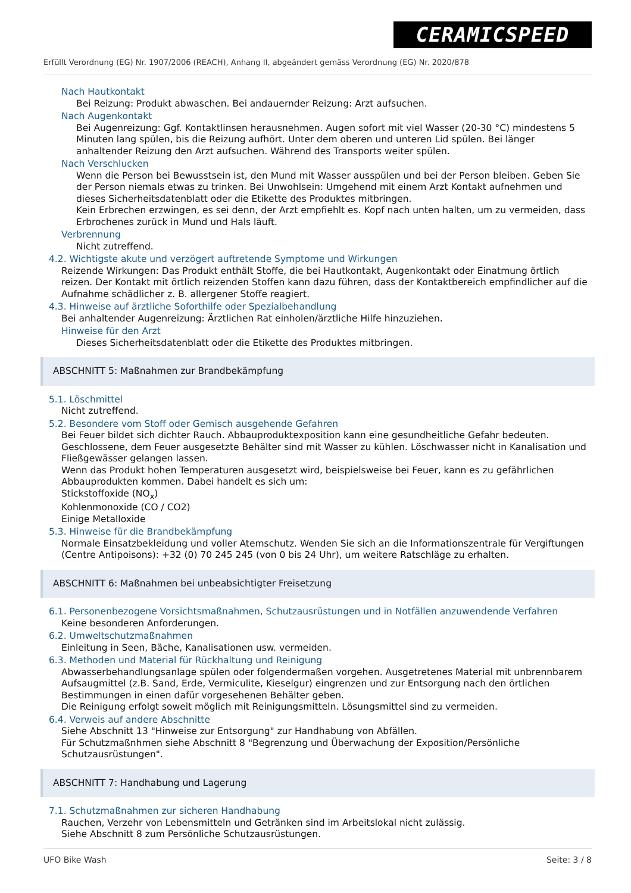CERAMICSPEED
Erfüllt Verordnung (EG) Nr. 1907/2006 (REACH), Anhang II, abgeändert gemäss Verordnung (EG) Nr. 2020/878
Nach Hautkontakt
Bei Reizung: Produkt abwaschen. Bei andauernder Reizung: Arzt aufsuchen.
Nach Augenkontakt
Bei Augenreizung: Ggf. Kontaktlinsen herausnehmen. Augen sofort mit viel Wasser (20-30 °C) mindestens 5 Minuten lang spülen, bis die Reizung aufhört. Unter dem oberen und unteren Lid spülen. Bei länger anhaltender Reizung den Arzt aufsuchen. Während des Transports weiter spülen.
Nach Verschlucken
Wenn die Person bei Bewusstsein ist, den Mund mit Wasser ausspülen und bei der Person bleiben. Geben Sie der Person niemals etwas zu trinken. Bei Unwohlsein: Umgehend mit einem Arzt Kontakt aufnehmen und dieses Sicherheitsdatenblatt oder die Etikette des Produktes mitbringen.
Kein Erbrechen erzwingen, es sei denn, der Arzt empfiehlt es. Kopf nach unten halten, um zu vermeiden, dass Erbrochenes zurück in Mund und Hals läuft.
Verbrennung
Nicht zutreffend.
4.2. Wichtigste akute und verzögert auftretende Symptome und Wirkungen
Reizende Wirkungen: Das Produkt enthält Stoffe, die bei Hautkontakt, Augenkontakt oder Einatmung örtlich reizen. Der Kontakt mit örtlich reizenden Stoffen kann dazu führen, dass der Kontaktbereich empfindlicher auf die Aufnahme schädlicher z. B. allergener Stoffe reagiert.
4.3. Hinweise auf ärztliche Soforthilfe oder Spezialbehandlung
Bei anhaltender Augenreizung: Ärztlichen Rat einholen/ärztliche Hilfe hinzuziehen.
Hinweise für den Arzt
Dieses Sicherheitsdatenblatt oder die Etikette des Produktes mitbringen.
ABSCHNITT 5: Maßnahmen zur Brandbekämpfung
5.1. Löschmittel
Nicht zutreffend.
5.2. Besondere vom Stoff oder Gemisch ausgehende Gefahren
Bei Feuer bildet sich dichter Rauch. Abbauproduktexposition kann eine gesundheitliche Gefahr bedeuten. Geschlossene, dem Feuer ausgesetzte Behälter sind mit Wasser zu kühlen. Löschwasser nicht in Kanalisation und Fließgewässer gelangen lassen.
Wenn das Produkt hohen Temperaturen ausgesetzt wird, beispielsweise bei Feuer, kann es zu gefährlichen Abbauprodukten kommen. Dabei handelt es sich um:
Stickstoffoxide (NO<sub>x</sub>)
Kohlenmonoxide (CO / CO2)
Einige Metalloxide
5.3. Hinweise für die Brandbekämpfung
Normale Einsatzbekleidung und voller Atemschutz. Wenden Sie sich an die Informationszentrale für Vergiftungen (Centre Antipoisons): +32 (0) 70 245 245 (von 0 bis 24 Uhr), um weitere Ratschläge zu erhalten.
ABSCHNITT 6: Maßnahmen bei unbeabsichtigter Freisetzung
6.1. Personenbezogene Vorsichtsmaßnahmen, Schutzausrüstungen und in Notfällen anzuwendende Verfahren
Keine besonderen Anforderungen.
6.2. Umweltschutzmaßnahmen
Einleitung in Seen, Bäche, Kanalisationen usw. vermeiden.
6.3. Methoden und Material für Rückhaltung und Reinigung
Abwasserbehandlungsanlage spülen oder folgendermaßen vorgehen. Ausgetretenes Material mit unbrennbarem Aufsaugmittel (z.B. Sand, Erde, Vermiculite, Kieselgur) eingrenzen und zur Entsorgung nach den örtlichen Bestimmungen in einen dafür vorgesehenen Behälter geben.
Die Reinigung erfolgt soweit möglich mit Reinigungsmitteln. Lösungsmittel sind zu vermeiden.
6.4. Verweis auf andere Abschnitte
Siehe Abschnitt 13 "Hinweise zur Entsorgung" zur Handhabung von Abfällen.
Für Schutzmaßnhmen siehe Abschnitt 8 "Begrenzung und Überwachung der Exposition/Persönliche Schutzausrüstungen".
ABSCHNITT 7: Handhabung und Lagerung
7.1. Schutzmaßnahmen zur sicheren Handhabung
Rauchen, Verzehr von Lebensmitteln und Getränken sind im Arbeitslokal nicht zulässig.
Siehe Abschnitt 8 zum Persönliche Schutzausrüstungen.
UFO Bike Wash Seite: 3 / 8